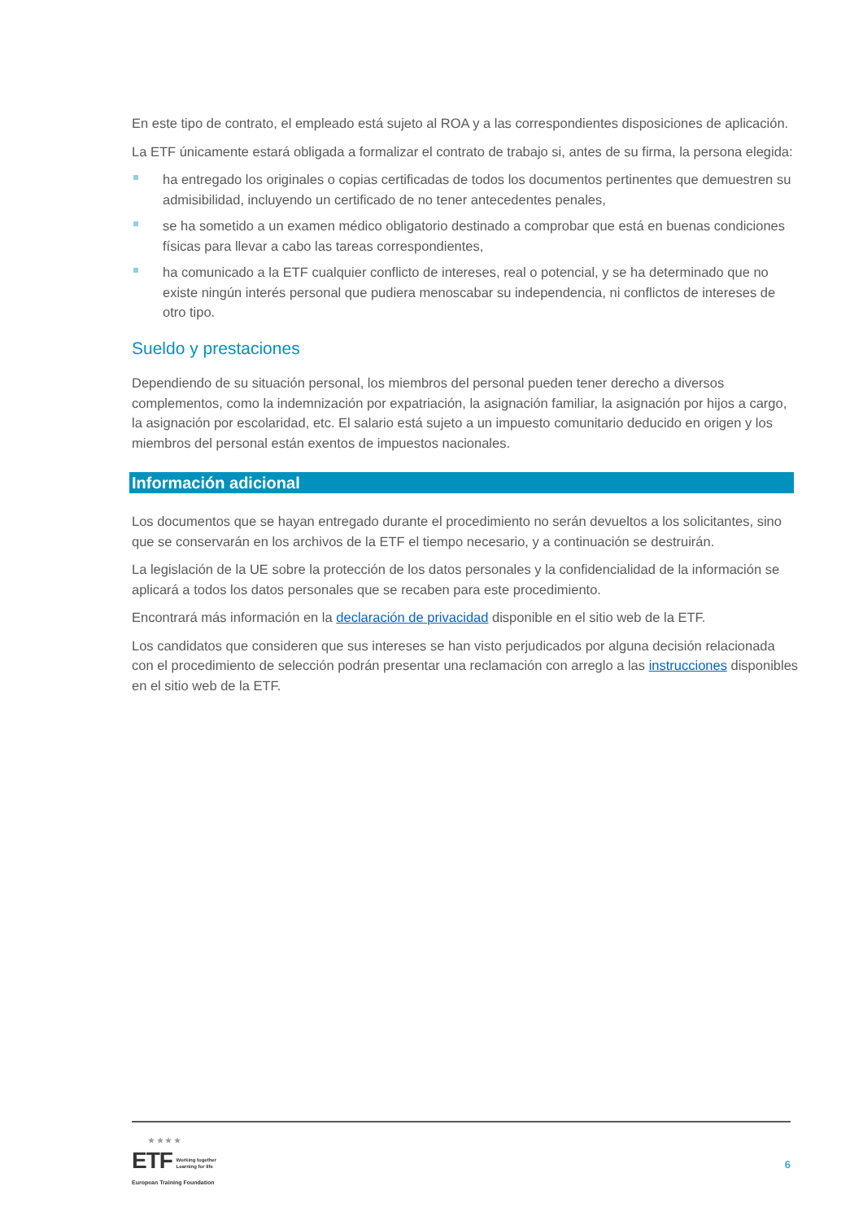En este tipo de contrato, el empleado está sujeto al ROA y a las correspondientes disposiciones de aplicación.
La ETF únicamente estará obligada a formalizar el contrato de trabajo si, antes de su firma, la persona elegida:
ha entregado los originales o copias certificadas de todos los documentos pertinentes que demuestren su admisibilidad, incluyendo un certificado de no tener antecedentes penales,
se ha sometido a un examen médico obligatorio destinado a comprobar que está en buenas condiciones físicas para llevar a cabo las tareas correspondientes,
ha comunicado a la ETF cualquier conflicto de intereses, real o potencial, y se ha determinado que no existe ningún interés personal que pudiera menoscabar su independencia, ni conflictos de intereses de otro tipo.
Sueldo y prestaciones
Dependiendo de su situación personal, los miembros del personal pueden tener derecho a diversos complementos, como la indemnización por expatriación, la asignación familiar, la asignación por hijos a cargo, la asignación por escolaridad, etc. El salario está sujeto a un impuesto comunitario deducido en origen y los miembros del personal están exentos de impuestos nacionales.
Información adicional
Los documentos que se hayan entregado durante el procedimiento no serán devueltos a los solicitantes, sino que se conservarán en los archivos de la ETF el tiempo necesario, y a continuación se destruirán.
La legislación de la UE sobre la protección de los datos personales y la confidencialidad de la información se aplicará a todos los datos personales que se recaben para este procedimiento.
Encontrará más información en la declaración de privacidad disponible en el sitio web de la ETF.
Los candidatos que consideren que sus intereses se han visto perjudicados por alguna decisión relacionada con el procedimiento de selección podrán presentar una reclamación con arreglo a las instrucciones disponibles en el sitio web de la ETF.
★ ★ ★ ★
ETF Working together
Learning for life
European Training Foundation
6